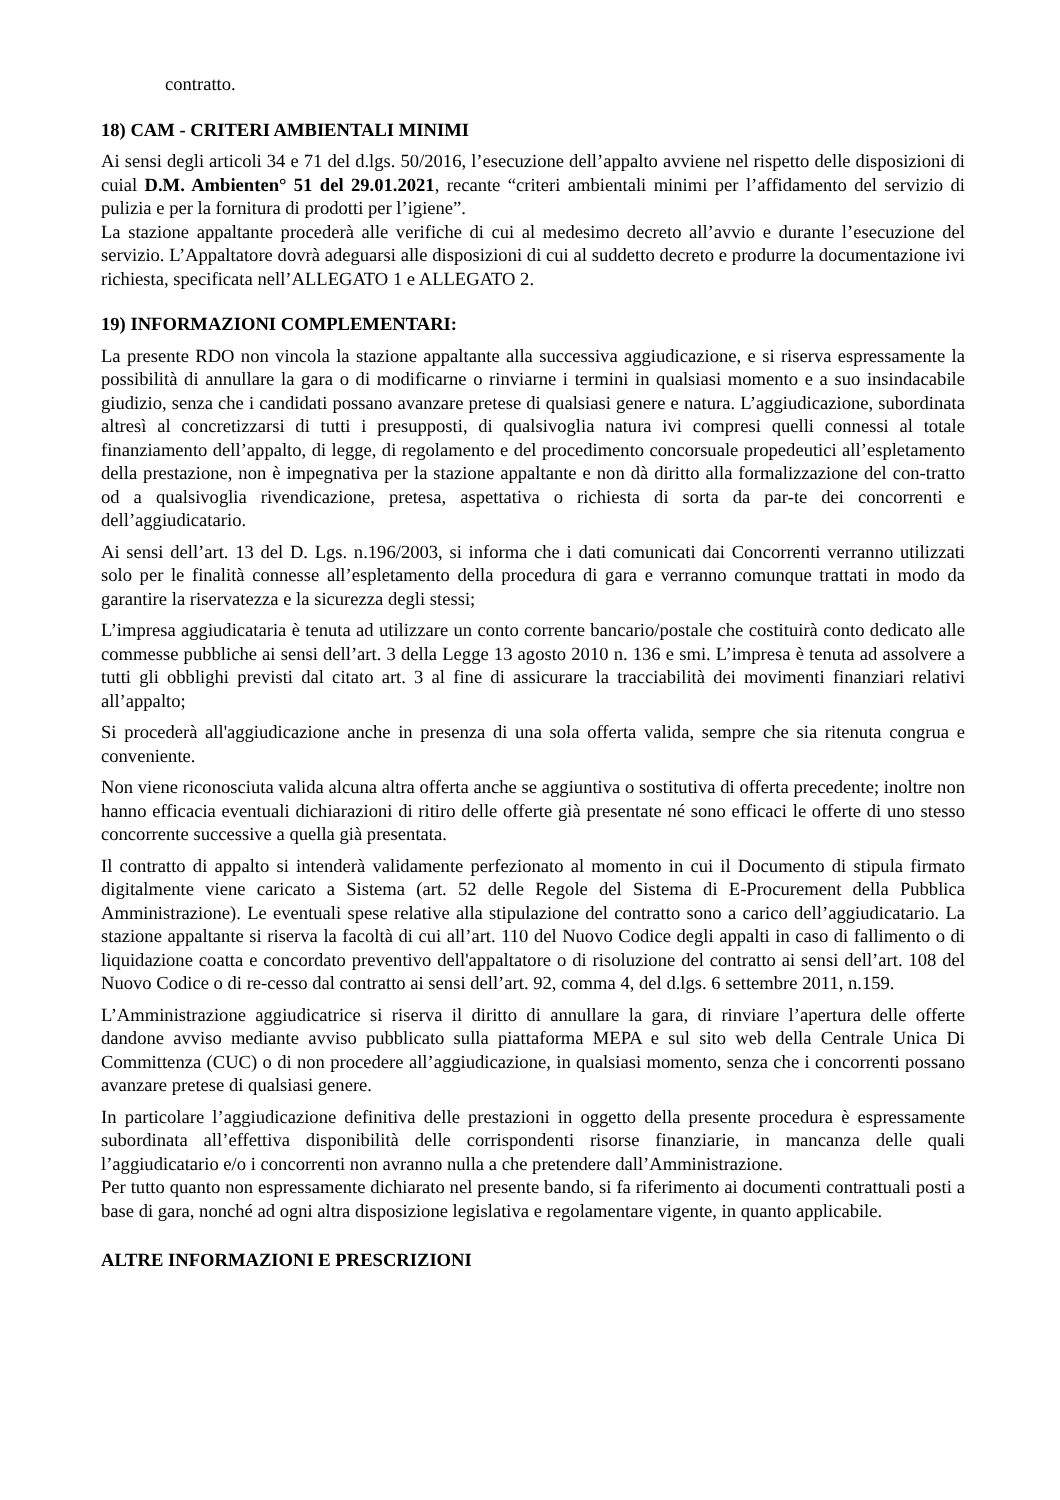contratto.
18) CAM - CRITERI AMBIENTALI MINIMI
Ai sensi degli articoli 34 e 71 del d.lgs. 50/2016, l’esecuzione dell’appalto avviene nel rispetto delle disposizioni di cuial D.M. Ambienten° 51 del 29.01.2021, recante “criteri ambientali minimi per l’affidamento del servizio di pulizia e per la fornitura di prodotti per l’igiene”.
La stazione appaltante procederà alle verifiche di cui al medesimo decreto all’avvio e durante l’esecuzione del servizio. L’Appaltatore dovrà adeguarsi alle disposizioni di cui al suddetto decreto e produrre la documentazione ivi richiesta, specificata nell’ALLEGATO 1 e ALLEGATO 2.
19) INFORMAZIONI COMPLEMENTARI:
La presente RDO non vincola la stazione appaltante alla successiva aggiudicazione, e si riserva espressamente la possibilità di annullare la gara o di modificarne o rinviarne i termini in qualsiasi momento e a suo insindacabile giudizio, senza che i candidati possano avanzare pretese di qualsiasi genere e natura. L’aggiudicazione, subordinata altresì al concretizzarsi di tutti i presupposti, di qualsivoglia natura ivi compresi quelli connessi al totale finanziamento dell’appalto, di legge, di regolamento e del procedimento concorsuale propedeutici all’espletamento della prestazione, non è impegnativa per la stazione appaltante e non dà diritto alla formalizzazione del con-tratto od a qualsivoglia rivendicazione, pretesa, aspettativa o richiesta di sorta da par-te dei concorrenti e dell’aggiudicatario.
Ai sensi dell’art. 13 del D. Lgs. n.196/2003, si informa che i dati comunicati dai Concorrenti verranno utilizzati solo per le finalità connesse all’espletamento della procedura di gara e verranno comunque trattati in modo da garantire la riservatezza e la sicurezza degli stessi;
L’impresa aggiudicataria è tenuta ad utilizzare un conto corrente bancario/postale che costituirà conto dedicato alle commesse pubbliche ai sensi dell’art. 3 della Legge 13 agosto 2010 n. 136 e smi. L’impresa è tenuta ad assolvere a tutti gli obblighi previsti dal citato art. 3 al fine di assicurare la tracciabilità dei movimenti finanziari relativi all’appalto;
Si procederà all'aggiudicazione anche in presenza di una sola offerta valida, sempre che sia ritenuta congrua e conveniente.
Non viene riconosciuta valida alcuna altra offerta anche se aggiuntiva o sostitutiva di offerta precedente; inoltre non hanno efficacia eventuali dichiarazioni di ritiro delle offerte già presentate né sono efficaci le offerte di uno stesso concorrente successive a quella già presentata.
Il contratto di appalto si intenderà validamente perfezionato al momento in cui il Documento di stipula firmato digitalmente viene caricato a Sistema (art. 52 delle Regole del Sistema di E-Procurement della Pubblica Amministrazione). Le eventuali spese relative alla stipulazione del contratto sono a carico dell’aggiudicatario. La stazione appaltante si riserva la facoltà di cui all’art. 110 del Nuovo Codice degli appalti in caso di fallimento o di liquidazione coatta e concordato preventivo dell'appaltatore o di risoluzione del contratto ai sensi dell’art. 108 del Nuovo Codice o di re-cesso dal contratto ai sensi dell’art. 92, comma 4, del d.lgs. 6 settembre 2011, n.159.
L’Amministrazione aggiudicatrice si riserva il diritto di annullare la gara, di rinviare l’apertura delle offerte dandone avviso mediante avviso pubblicato sulla piattaforma MEPA e sul sito web della Centrale Unica Di Committenza (CUC) o di non procedere all’aggiudicazione, in qualsiasi momento, senza che i concorrenti possano avanzare pretese di qualsiasi genere.
In particolare l’aggiudicazione definitiva delle prestazioni in oggetto della presente procedura è espressamente subordinata all’effettiva disponibilità delle corrispondenti risorse finanziarie, in mancanza delle quali l’aggiudicatario e/o i concorrenti non avranno nulla a che pretendere dall’Amministrazione.
Per tutto quanto non espressamente dichiarato nel presente bando, si fa riferimento ai documenti contrattuali posti a base di gara, nonché ad ogni altra disposizione legislativa e regolamentare vigente, in quanto applicabile.
ALTRE INFORMAZIONI E PRESCRIZIONI